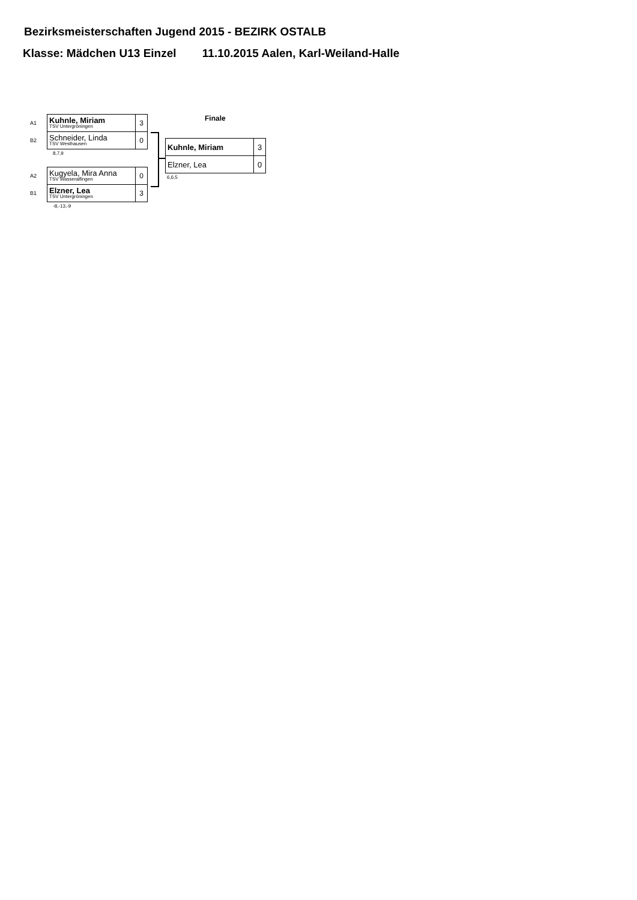Bezirksmeisterschaften Jugend 2015 - BEZIRK OSTALB
Klasse: Mädchen U13 Einzel 11.10.2015 Aalen, Karl-Weiland-Halle
| A1 | Kuhnle, Miriam TSV Untergröningen | 3 |
| B2 | Schneider, Linda TSV Westhausen | 0 |
8,7,9
| A2 | Kugyela, Mira Anna TSV Wasseralfingen | 0 |
| B1 | Elzner, Lea TSV Untergröningen | 3 |
-8,-13,-9
Finale
| Kuhnle, Miriam | 3 |
| Elzner, Lea | 0 |
6,6,5